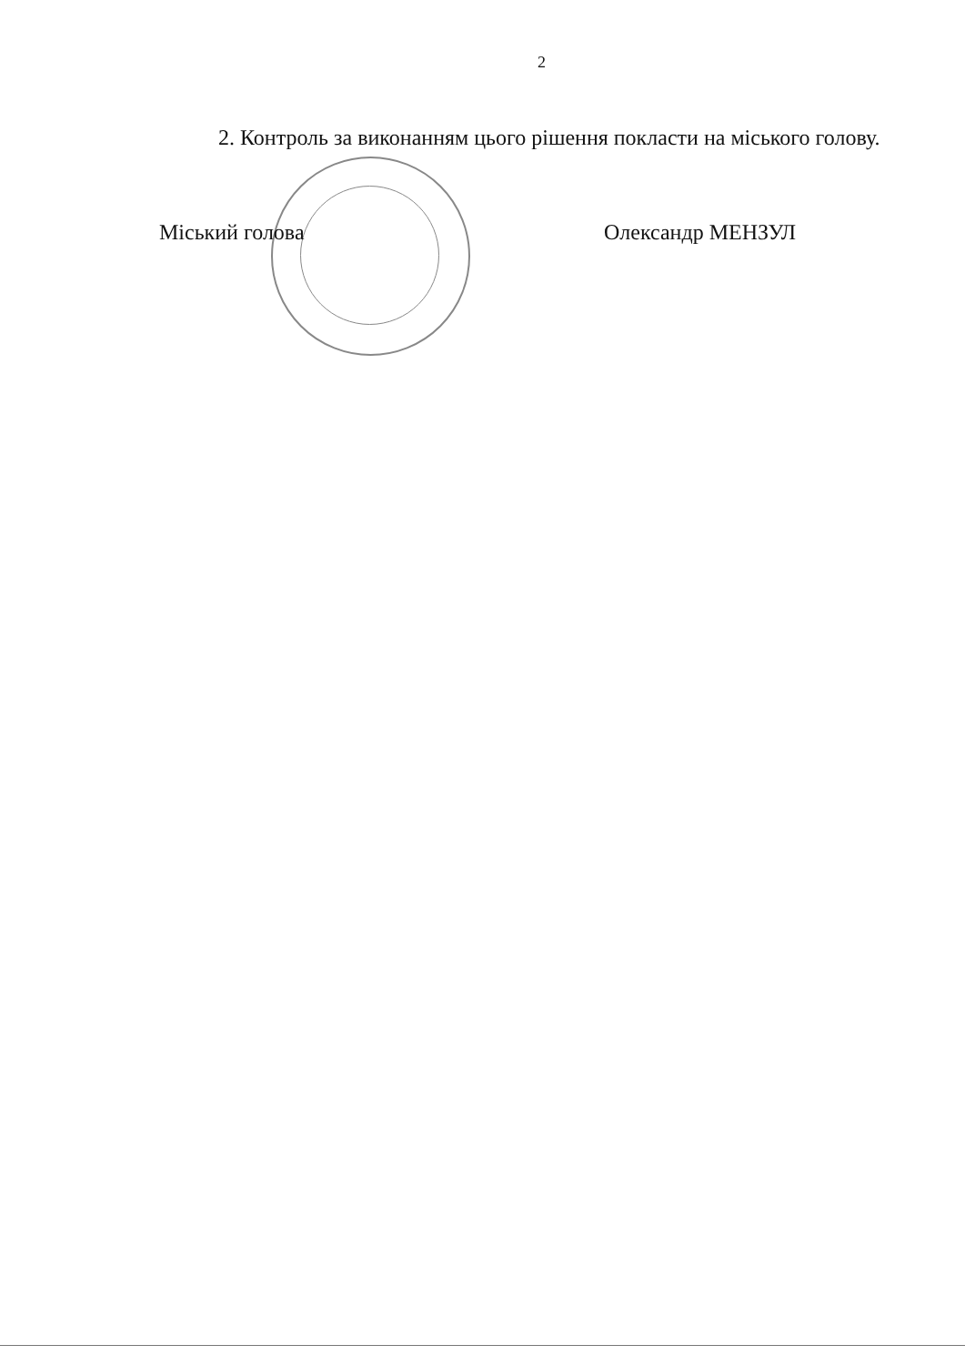2
2. Контроль за виконанням цього рішення покласти на міського голову.
Міський голова Олександр МЕНЗУЛ